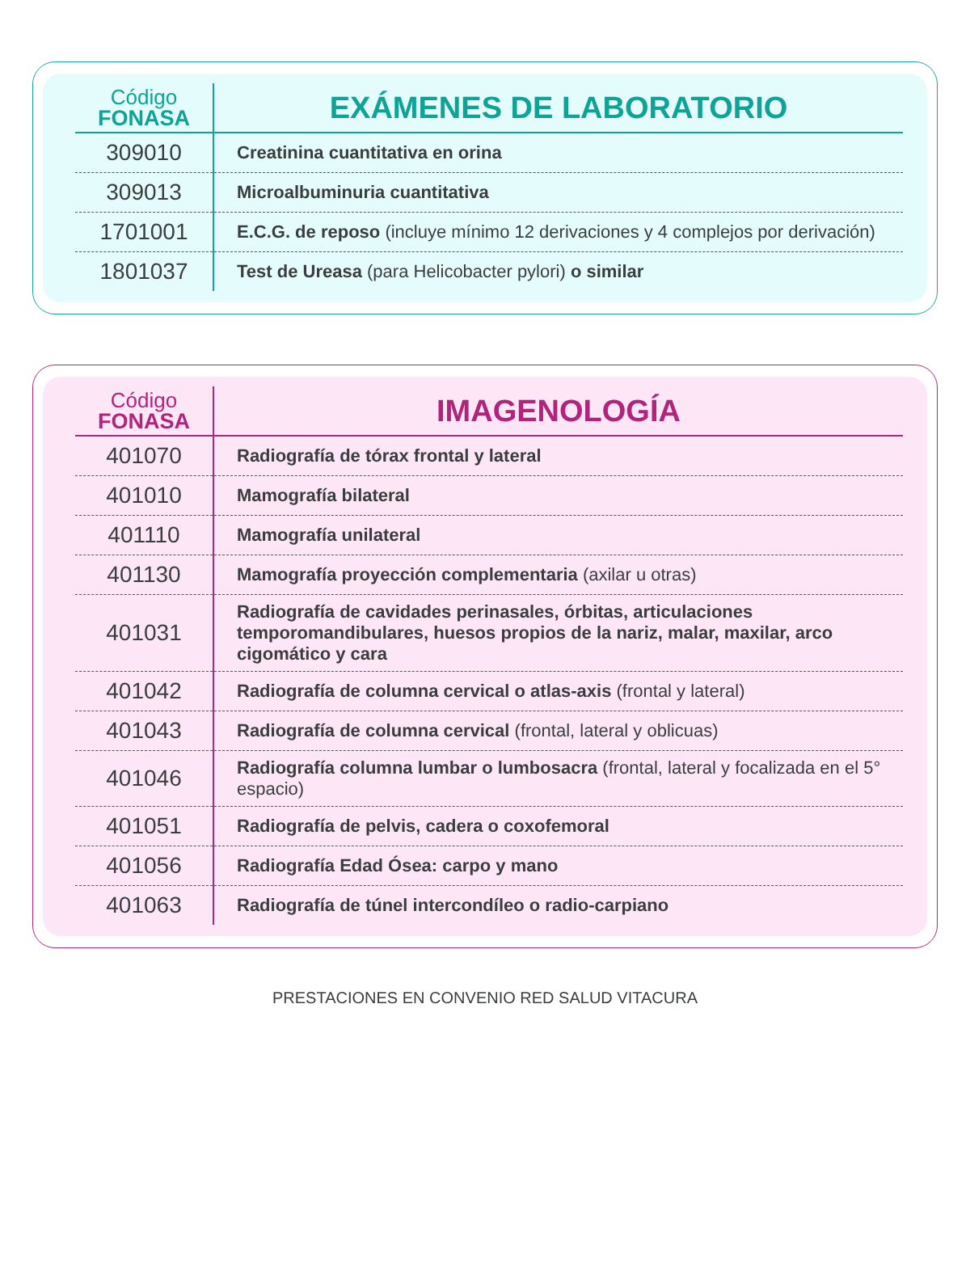| Código FONASA | EXÁMENES DE LABORATORIO |
| --- | --- |
| 309010 | Creatinina cuantitativa en orina |
| 309013 | Microalbuminuria cuantitativa |
| 1701001 | E.C.G. de reposo (incluye mínimo 12 derivaciones y 4 complejos por derivación) |
| 1801037 | Test de Ureasa (para Helicobacter pylori) o similar |
| Código FONASA | IMAGENOLOGÍA |
| --- | --- |
| 401070 | Radiografía de tórax frontal y lateral |
| 401010 | Mamografía bilateral |
| 401110 | Mamografía unilateral |
| 401130 | Mamografía proyección complementaria (axilar u otras) |
| 401031 | Radiografía de cavidades perinasales, órbitas, articulaciones temporomandibulares, huesos propios de la nariz, malar, maxilar, arco cigomático y cara |
| 401042 | Radiografía de columna cervical o atlas-axis (frontal y lateral) |
| 401043 | Radiografía de columna cervical (frontal, lateral y oblicuas) |
| 401046 | Radiografía columna lumbar o lumbosacra (frontal, lateral y focalizada en el 5° espacio) |
| 401051 | Radiografía de pelvis, cadera o coxofemoral |
| 401056 | Radiografía Edad Ósea: carpo y mano |
| 401063 | Radiografía de túnel intercondíleo o radio-carpiano |
PRESTACIONES EN CONVENIO RED SALUD VITACURA